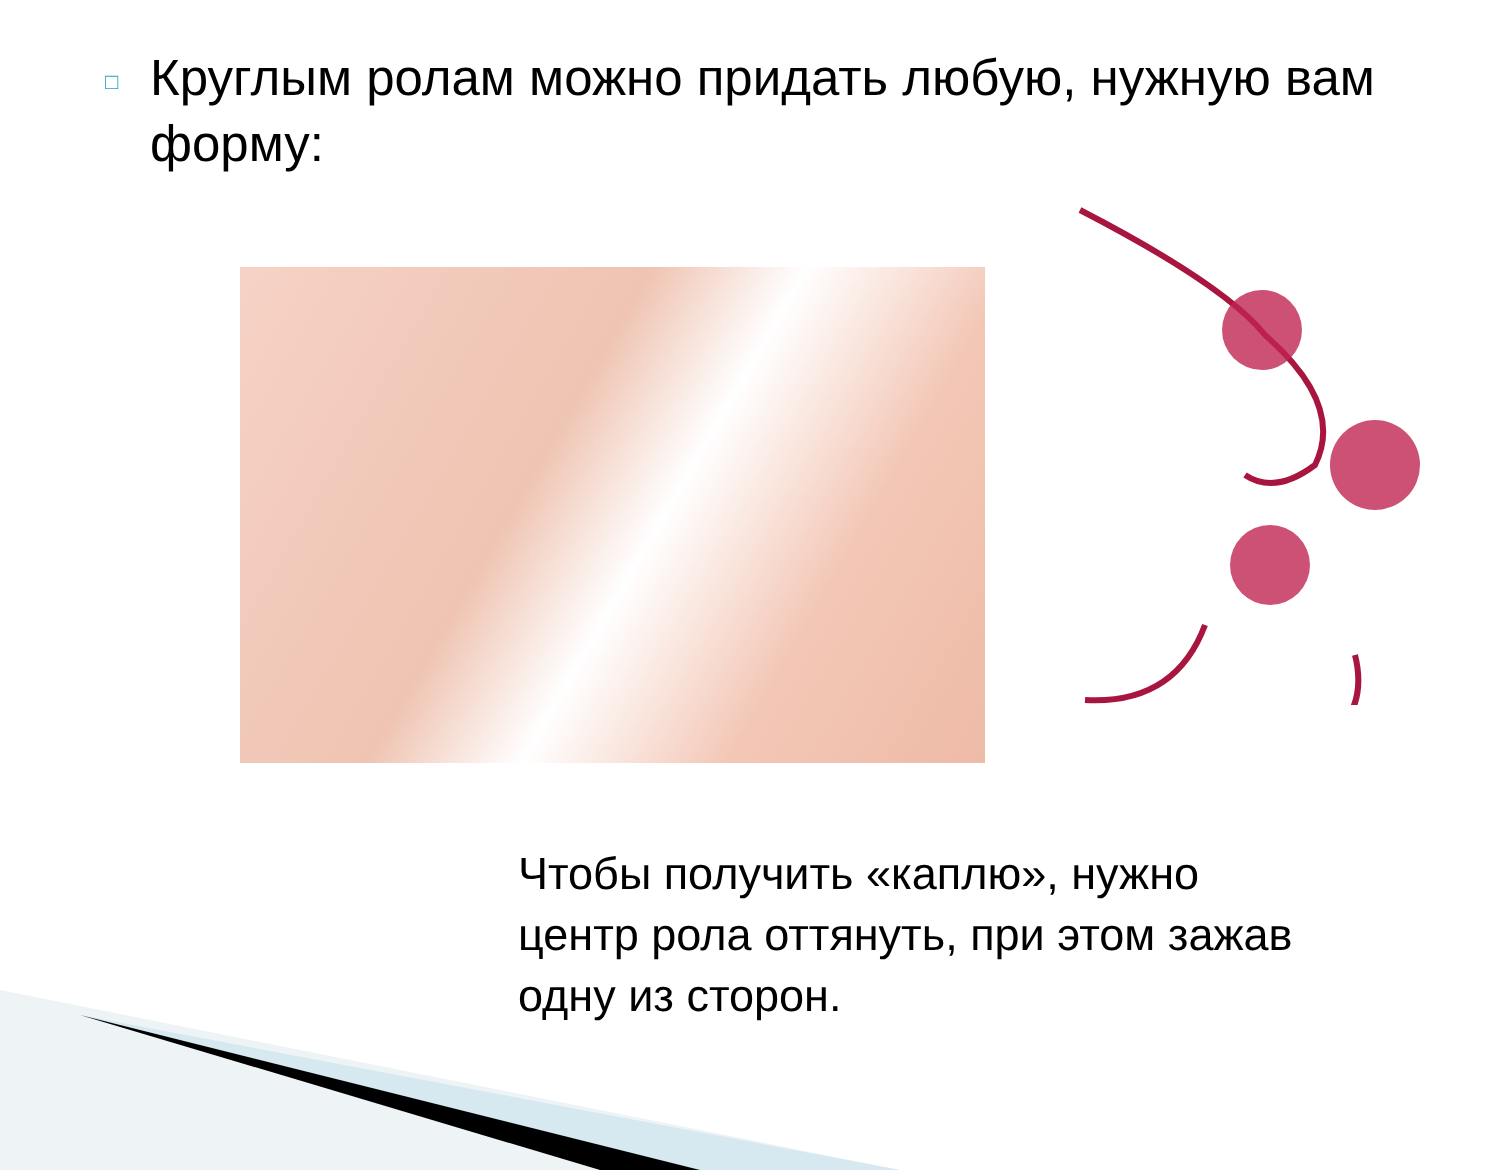□ Круглым ролам можно придать любую, нужную вам форму:
Чтобы получить «каплю», нужно
центр рола оттянуть, при этом зажав
одну из сторон.